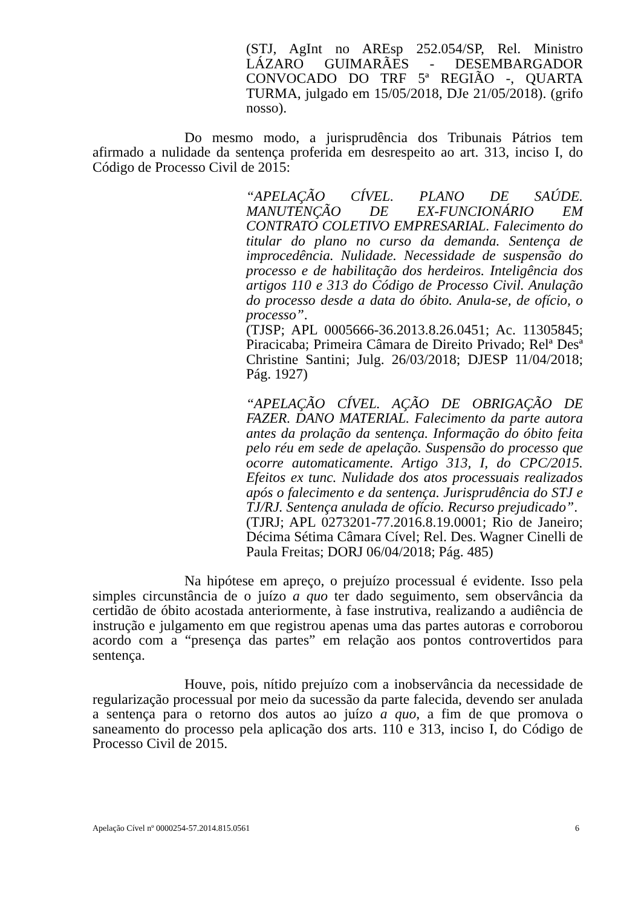(STJ, AgInt no AREsp 252.054/SP, Rel. Ministro LÁZARO GUIMARÃES - DESEMBARGADOR CONVOCADO DO TRF 5ª REGIÃO -, QUARTA TURMA, julgado em 15/05/2018, DJe 21/05/2018). (grifo nosso).
Do mesmo modo, a jurisprudência dos Tribunais Pátrios tem afirmado a nulidade da sentença proferida em desrespeito ao art. 313, inciso I, do Código de Processo Civil de 2015:
“APELAÇÃO CÍVEL. PLANO DE SAÚDE. MANUTENÇÃO DE EX-FUNCIONÁRIO EM CONTRATO COLETIVO EMPRESARIAL. Falecimento do titular do plano no curso da demanda. Sentença de improcedência. Nulidade. Necessidade de suspensão do processo e de habilitação dos herdeiros. Inteligência dos artigos 110 e 313 do Código de Processo Civil. Anulação do processo desde a data do óbito. Anula-se, de ofício, o processo”.
(TJSP; APL 0005666-36.2013.8.26.0451; Ac. 11305845; Piracicaba; Primeira Câmara de Direito Privado; Relª Desª Christine Santini; Julg. 26/03/2018; DJESP 11/04/2018; Pág. 1927)
“APELAÇÃO CÍVEL. AÇÃO DE OBRIGAÇÃO DE FAZER. DANO MATERIAL. Falecimento da parte autora antes da prolação da sentença. Informação do óbito feita pelo réu em sede de apelação. Suspensão do processo que ocorre automaticamente. Artigo 313, I, do CPC/2015. Efeitos ex tunc. Nulidade dos atos processuais realizados após o falecimento e da sentença. Jurisprudência do STJ e TJ/RJ. Sentença anulada de ofício. Recurso prejudicado”.
(TJRJ; APL 0273201-77.2016.8.19.0001; Rio de Janeiro; Décima Sétima Câmara Cível; Rel. Des. Wagner Cinelli de Paula Freitas; DORJ 06/04/2018; Pág. 485)
Na hipótese em apreço, o prejuízo processual é evidente. Isso pela simples circunstância de o juízo a quo ter dado seguimento, sem observância da certidão de óbito acostada anteriormente, à fase instrutiva, realizando a audiência de instrução e julgamento em que registrou apenas uma das partes autoras e corroborou acordo com a “presença das partes” em relação aos pontos controvertidos para sentença.
Houve, pois, nítido prejuízo com a inobservância da necessidade de regularização processual por meio da sucessão da parte falecida, devendo ser anulada a sentença para o retorno dos autos ao juízo a quo, a fim de que promova o saneamento do processo pela aplicação dos arts. 110 e 313, inciso I, do Código de Processo Civil de 2015.
Apelação Cível nº 0000254-57.2014.815.0561 6